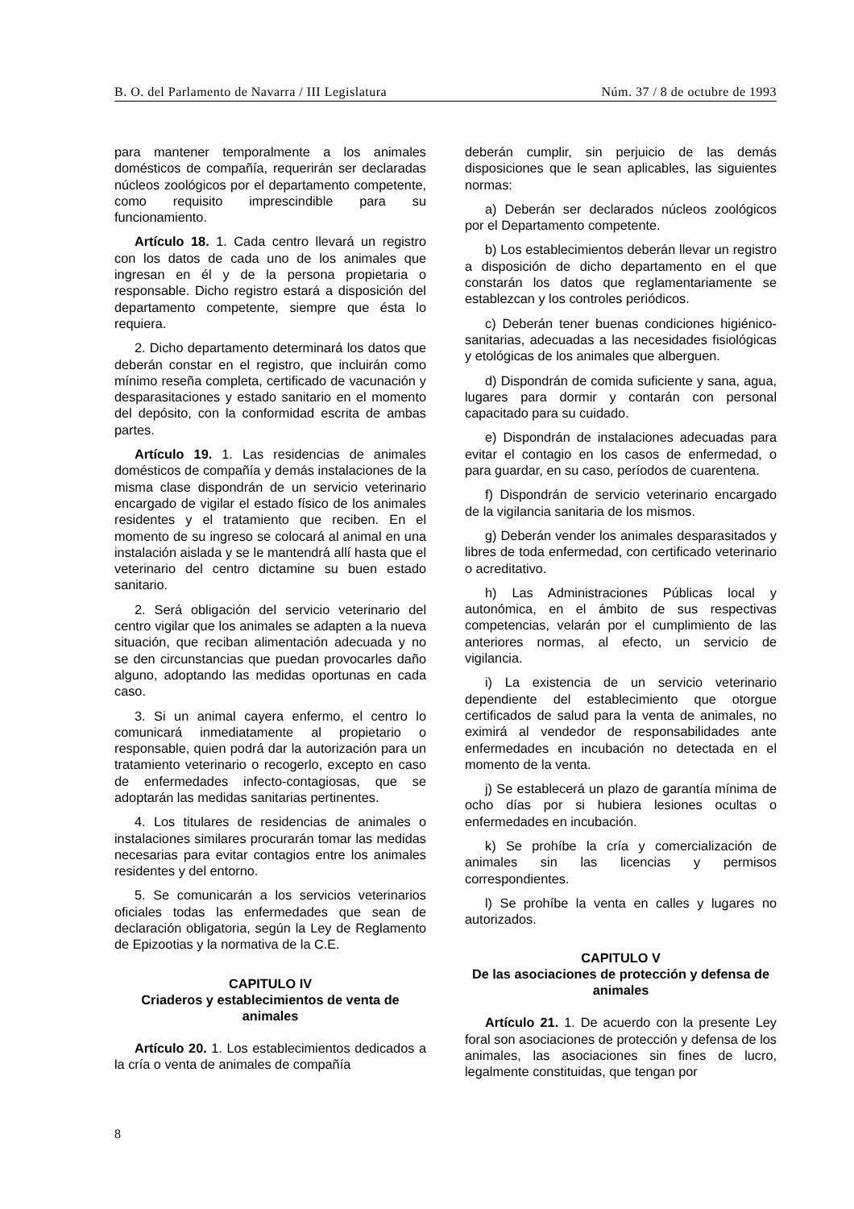B. O. del Parlamento de Navarra / III Legislatura Núm. 37 / 8 de octubre de 1993
para mantener temporalmente a los animales domésticos de compañía, requerirán ser declaradas núcleos zoológicos por el departamento competente, como requisito imprescindible para su funcionamiento.
Artículo 18. 1. Cada centro llevará un registro con los datos de cada uno de los animales que ingresan en él y de la persona propietaria o responsable. Dicho registro estará a disposición del departamento competente, siempre que ésta lo requiera.
2. Dicho departamento determinará los datos que deberán constar en el registro, que incluirán como mínimo reseña completa, certificado de vacunación y desparasitaciones y estado sanitario en el momento del depósito, con la conformidad escrita de ambas partes.
Artículo 19. 1. Las residencias de animales domésticos de compañía y demás instalaciones de la misma clase dispondrán de un servicio veterinario encargado de vigilar el estado físico de los animales residentes y el tratamiento que reciben. En el momento de su ingreso se colocará al animal en una instalación aislada y se le mantendrá allí hasta que el veterinario del centro dictamine su buen estado sanitario.
2. Será obligación del servicio veterinario del centro vigilar que los animales se adapten a la nueva situación, que reciban alimentación adecuada y no se den circunstancias que puedan provocarles daño alguno, adoptando las medidas oportunas en cada caso.
3. Si un animal cayera enfermo, el centro lo comunicará inmediatamente al propietario o responsable, quien podrá dar la autorización para un tratamiento veterinario o recogerlo, excepto en caso de enfermedades infecto-contagiosas, que se adoptarán las medidas sanitarias pertinentes.
4. Los titulares de residencias de animales o instalaciones similares procurarán tomar las medidas necesarias para evitar contagios entre los animales residentes y del entorno.
5. Se comunicarán a los servicios veterinarios oficiales todas las enfermedades que sean de declaración obligatoria, según la Ley de Reglamento de Epizootias y la normativa de la C.E.
CAPITULO IV
Criaderos y establecimientos de venta de animales
Artículo 20. 1. Los establecimientos dedicados a la cría o venta de animales de compañía
deberán cumplir, sin perjuicio de las demás disposiciones que le sean aplicables, las siguientes normas:
a) Deberán ser declarados núcleos zoológicos por el Departamento competente.
b) Los establecimientos deberán llevar un registro a disposición de dicho departamento en el que constarán los datos que reglamentariamente se establezcan y los controles periódicos.
c) Deberán tener buenas condiciones higiénico-sanitarias, adecuadas a las necesidades fisiológicas y etológicas de los animales que alberguen.
d) Dispondrán de comida suficiente y sana, agua, lugares para dormir y contarán con personal capacitado para su cuidado.
e) Dispondrán de instalaciones adecuadas para evitar el contagio en los casos de enfermedad, o para guardar, en su caso, períodos de cuarentena.
f) Dispondrán de servicio veterinario encargado de la vigilancia sanitaria de los mismos.
g) Deberán vender los animales desparasitados y libres de toda enfermedad, con certificado veterinario o acreditativo.
h) Las Administraciones Públicas local y autonómica, en el ámbito de sus respectivas competencias, velarán por el cumplimiento de las anteriores normas, al efecto, un servicio de vigilancia.
i) La existencia de un servicio veterinario dependiente del establecimiento que otorgue certificados de salud para la venta de animales, no eximirá al vendedor de responsabilidades ante enfermedades en incubación no detectada en el momento de la venta.
j) Se establecerá un plazo de garantía mínima de ocho días por si hubiera lesiones ocultas o enfermedades en incubación.
k) Se prohíbe la cría y comercialización de animales sin las licencias y permisos correspondientes.
l) Se prohíbe la venta en calles y lugares no autorizados.
CAPITULO V
De las asociaciones de protección y defensa de animales
Artículo 21. 1. De acuerdo con la presente Ley foral son asociaciones de protección y defensa de los animales, las asociaciones sin fines de lucro, legalmente constituidas, que tengan por
8